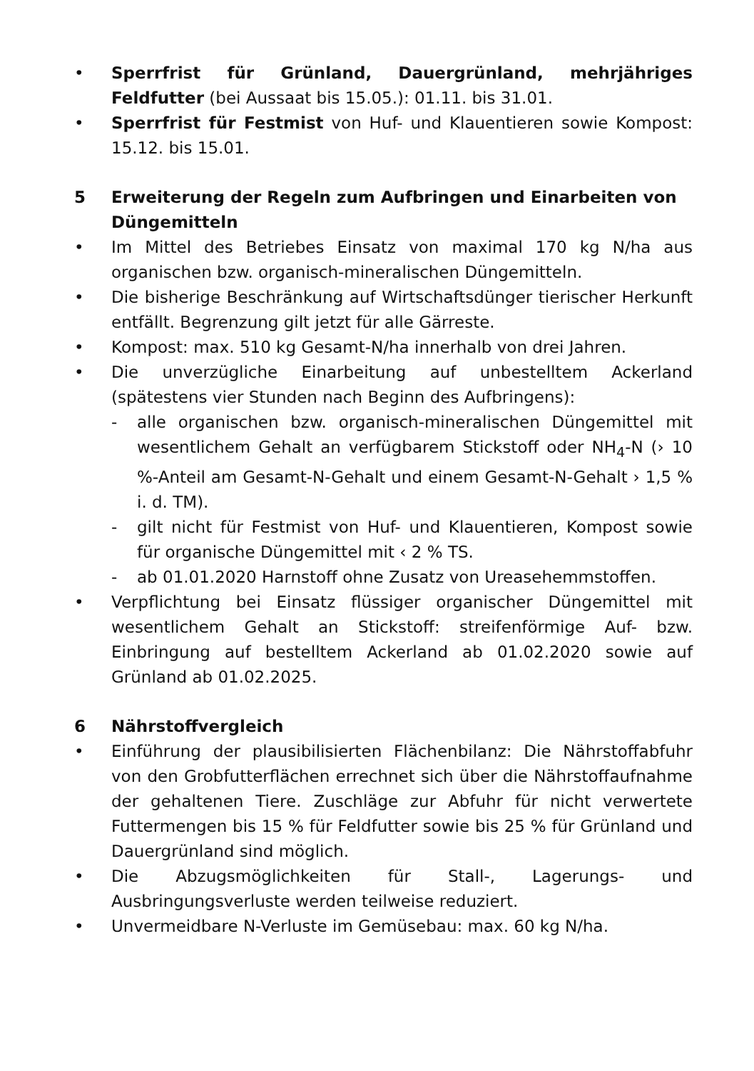• Sperrfrist für Grünland, Dauergrünland, mehrjähriges Feldfutter (bei Aussaat bis 15.05.): 01.11. bis 31.01.
• Sperrfrist für Festmist von Huf- und Klauentieren sowie Kompost: 15.12. bis 15.01.
5 Erweiterung der Regeln zum Aufbringen und Einarbeiten von Düngemitteln
• Im Mittel des Betriebes Einsatz von maximal 170 kg N/ha aus organischen bzw. organisch-mineralischen Düngemitteln.
• Die bisherige Beschränkung auf Wirtschaftsdünger tierischer Herkunft entfällt. Begrenzung gilt jetzt für alle Gärreste.
• Kompost: max. 510 kg Gesamt-N/ha innerhalb von drei Jahren.
• Die unverzügliche Einarbeitung auf unbestelltem Ackerland (spätestens vier Stunden nach Beginn des Aufbringens):
- alle organischen bzw. organisch-mineralischen Düngemittel mit wesentlichem Gehalt an verfügbarem Stickstoff oder NH<sub>4</sub>-N (› 10 %-Anteil am Gesamt-N-Gehalt und einem Gesamt-N-Gehalt › 1,5 % i. d. TM).
- gilt nicht für Festmist von Huf- und Klauentieren, Kompost sowie für organische Düngemittel mit ‹ 2 % TS.
- ab 01.01.2020 Harnstoff ohne Zusatz von Ureasehemmstoffen.
• Verpflichtung bei Einsatz flüssiger organischer Düngemittel mit wesentlichem Gehalt an Stickstoff: streifenförmige Auf- bzw. Einbringung auf bestelltem Ackerland ab 01.02.2020 sowie auf Grünland ab 01.02.2025.
6 Nährstoffvergleich
• Einführung der plausibilisierten Flächenbilanz: Die Nährstoffabfuhr von den Grobfutterflächen errechnet sich über die Nährstoffaufnahme der gehaltenen Tiere. Zuschläge zur Abfuhr für nicht verwertete Futtermengen bis 15 % für Feldfutter sowie bis 25 % für Grünland und Dauergrünland sind möglich.
• Die Abzugsmöglichkeiten für Stall-, Lagerungs- und Ausbringungsverluste werden teilweise reduziert.
• Unvermeidbare N-Verluste im Gemüsebau: max. 60 kg N/ha.